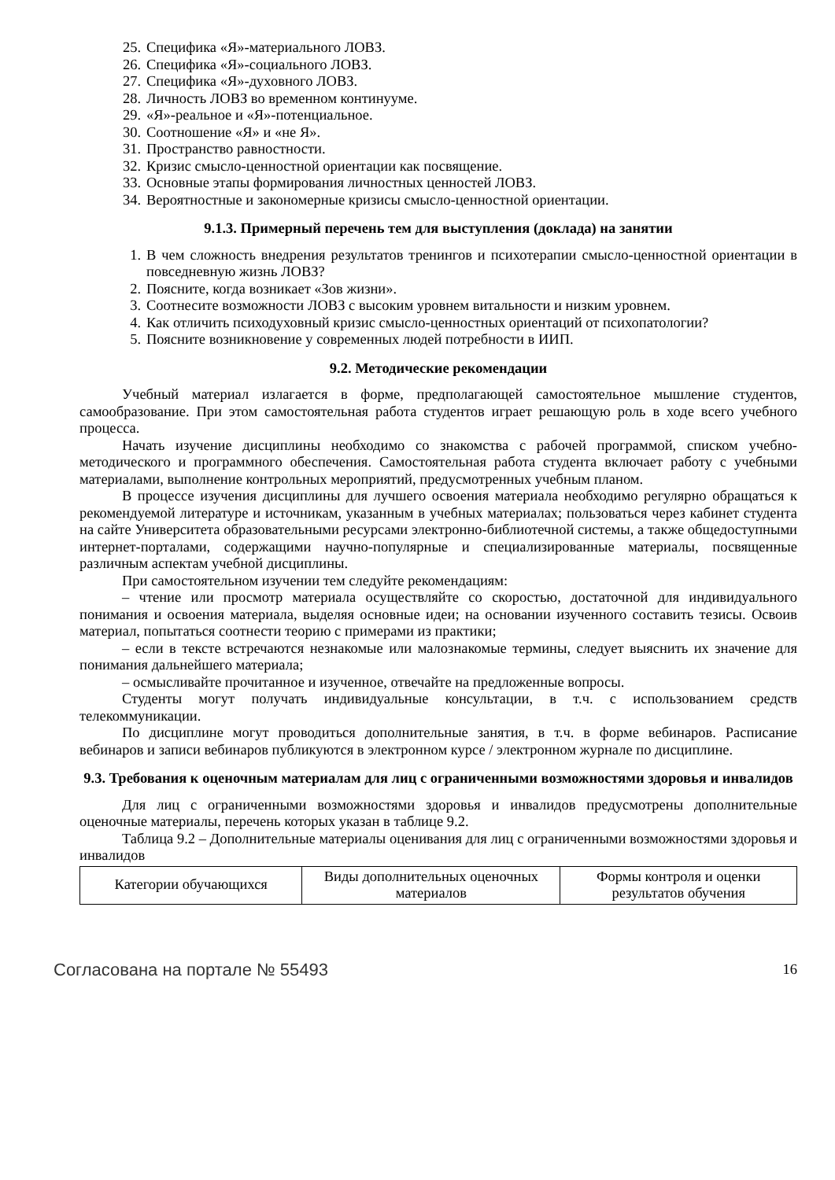25. Специфика «Я»-материального ЛОВЗ.
26. Специфика «Я»-социального ЛОВЗ.
27. Специфика «Я»-духовного ЛОВЗ.
28. Личность ЛОВЗ во временном континууме.
29. «Я»-реальное и «Я»-потенциальное.
30. Соотношение «Я» и «не Я».
31. Пространство равностности.
32. Кризис смысло-ценностной ориентации как посвящение.
33. Основные этапы формирования личностных ценностей ЛОВЗ.
34. Вероятностные и закономерные кризисы смысло-ценностной ориентации.
9.1.3. Примерный перечень тем для выступления (доклада) на занятии
1. В чем сложность внедрения результатов тренингов и психотерапии смысло-ценностной ориентации в повседневную жизнь ЛОВЗ?
2. Поясните, когда возникает «Зов жизни».
3. Соотнесите возможности ЛОВЗ с высоким уровнем витальности и низким уровнем.
4. Как отличить психодуховный кризис смысло-ценностных ориентаций от психопатологии?
5. Поясните возникновение у современных людей потребности в ИИП.
9.2. Методические рекомендации
Учебный материал излагается в форме, предполагающей самостоятельное мышление студентов, самообразование. При этом самостоятельная работа студентов играет решающую роль в ходе всего учебного процесса.
Начать изучение дисциплины необходимо со знакомства с рабочей программой, списком учебно-методического и программного обеспечения. Самостоятельная работа студента включает работу с учебными материалами, выполнение контрольных мероприятий, предусмотренных учебным планом.
В процессе изучения дисциплины для лучшего освоения материала необходимо регулярно обращаться к рекомендуемой литературе и источникам, указанным в учебных материалах; пользоваться через кабинет студента на сайте Университета образовательными ресурсами электронно-библиотечной системы, а также общедоступными интернет-порталами, содержащими научно-популярные и специализированные материалы, посвященные различным аспектам учебной дисциплины.
При самостоятельном изучении тем следуйте рекомендациям:
– чтение или просмотр материала осуществляйте со скоростью, достаточной для индивидуального понимания и освоения материала, выделяя основные идеи; на основании изученного составить тезисы. Освоив материал, попытаться соотнести теорию с примерами из практики;
– если в тексте встречаются незнакомые или малознакомые термины, следует выяснить их значение для понимания дальнейшего материала;
– осмысливайте прочитанное и изученное, отвечайте на предложенные вопросы.
Студенты могут получать индивидуальные консультации, в т.ч. с использованием средств телекоммуникации.
По дисциплине могут проводиться дополнительные занятия, в т.ч. в форме вебинаров. Расписание вебинаров и записи вебинаров публикуются в электронном курсе / электронном журнале по дисциплине.
9.3. Требования к оценочным материалам для лиц с ограниченными возможностями здоровья и инвалидов
Для лиц с ограниченными возможностями здоровья и инвалидов предусмотрены дополнительные оценочные материалы, перечень которых указан в таблице 9.2.
Таблица 9.2 – Дополнительные материалы оценивания для лиц с ограниченными возможностями здоровья и инвалидов
| Категории обучающихся | Виды дополнительных оценочных материалов | Формы контроля и оценки результатов обучения |
Согласована на портале № 55493 16